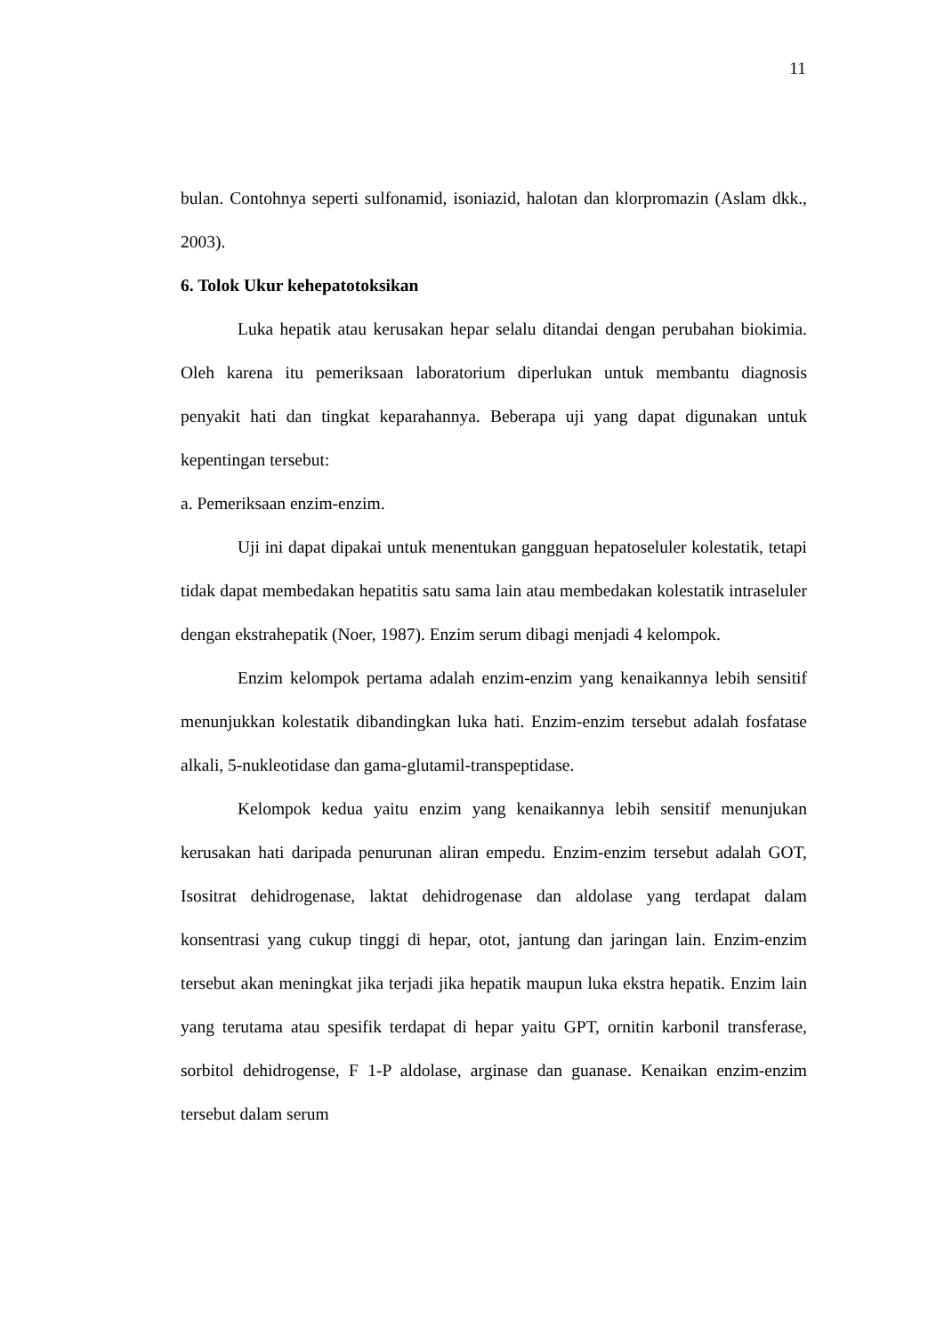11
bulan. Contohnya seperti sulfonamid, isoniazid, halotan dan klorpromazin (Aslam dkk., 2003).
6. Tolok Ukur kehepatotoksikan
Luka hepatik atau kerusakan hepar selalu ditandai dengan perubahan biokimia. Oleh karena itu pemeriksaan laboratorium diperlukan untuk membantu diagnosis penyakit hati dan tingkat keparahannya. Beberapa uji yang dapat digunakan untuk kepentingan tersebut:
a. Pemeriksaan enzim-enzim.
Uji ini dapat dipakai untuk menentukan gangguan hepatoseluler kolestatik, tetapi tidak dapat membedakan hepatitis satu sama lain atau membedakan kolestatik intraseluler dengan ekstrahepatik (Noer, 1987). Enzim serum dibagi menjadi 4 kelompok.
Enzim kelompok pertama adalah enzim-enzim yang kenaikannya lebih sensitif menunjukkan kolestatik dibandingkan luka hati. Enzim-enzim tersebut adalah fosfatase alkali, 5-nukleotidase dan gama-glutamil-transpeptidase.
Kelompok kedua yaitu enzim yang kenaikannya lebih sensitif menunjukan kerusakan hati daripada penurunan aliran empedu. Enzim-enzim tersebut adalah GOT, Isositrat dehidrogenase, laktat dehidrogenase dan aldolase yang terdapat dalam konsentrasi yang cukup tinggi di hepar, otot, jantung dan jaringan lain. Enzim-enzim tersebut akan meningkat jika terjadi jika hepatik maupun luka ekstra hepatik. Enzim lain yang terutama atau spesifik terdapat di hepar yaitu GPT, ornitin karbonil transferase, sorbitol dehidrogense, F 1-P aldolase, arginase dan guanase. Kenaikan enzim-enzim tersebut dalam serum